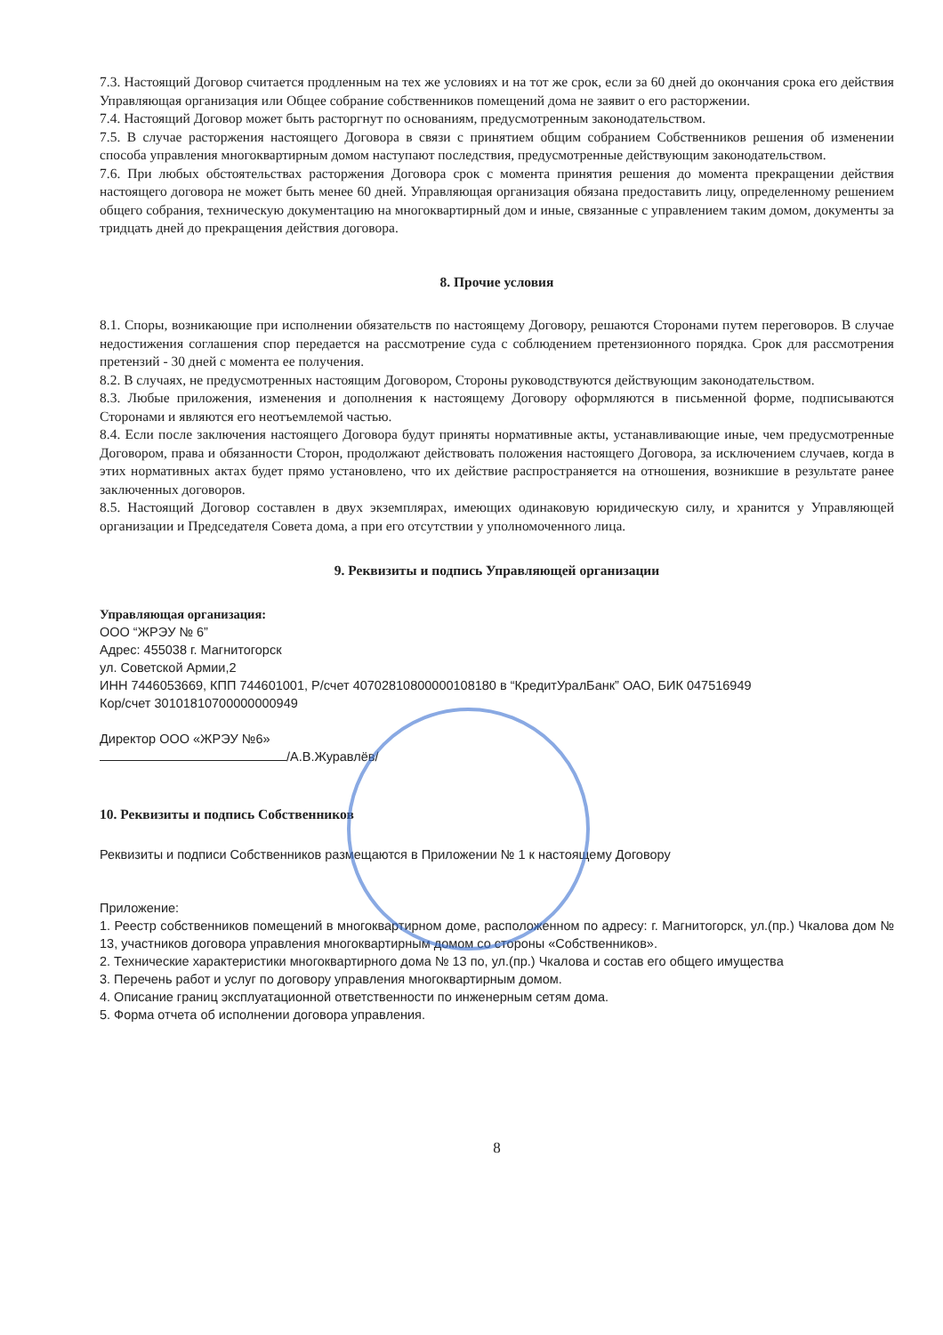7.3. Настоящий Договор считается продленным на тех же условиях и на тот же срок, если за 60 дней до окончания срока его действия Управляющая организация или Общее собрание собственников помещений дома не заявит о его расторжении.
7.4. Настоящий Договор может быть расторгнут по основаниям, предусмотренным законодательством.
7.5. В случае расторжения настоящего Договора в связи с принятием общим собранием Собственников решения об изменении способа управления многоквартирным домом наступают последствия, предусмотренные действующим законодательством.
7.6. При любых обстоятельствах расторжения Договора срок с момента принятия решения до момента прекращении действия настоящего договора не может быть менее 60 дней. Управляющая организация обязана предоставить лицу, определенному решением общего собрания, техническую документацию на многоквартирный дом и иные, связанные с управлением таким домом, документы за тридцать дней до прекращения действия договора.
8. Прочие условия
8.1. Споры, возникающие при исполнении обязательств по настоящему Договору, решаются Сторонами путем переговоров. В случае недостижения соглашения спор передается на рассмотрение суда с соблюдением претензионного порядка. Срок для рассмотрения претензий - 30 дней с момента ее получения.
8.2. В случаях, не предусмотренных настоящим Договором, Стороны руководствуются действующим законодательством.
8.3. Любые приложения, изменения и дополнения к настоящему Договору оформляются в письменной форме, подписываются Сторонами и являются его неотъемлемой частью.
8.4. Если после заключения настоящего Договора будут приняты нормативные акты, устанавливающие иные, чем предусмотренные Договором, права и обязанности Сторон, продолжают действовать положения настоящего Договора, за исключением случаев, когда в этих нормативных актах будет прямо установлено, что их действие распространяется на отношения, возникшие в результате ранее заключенных договоров.
8.5. Настоящий Договор составлен в двух экземплярах, имеющих одинаковую юридическую силу, и хранится у Управляющей организации и Председателя Совета дома, а при его отсутствии у уполномоченного лица.
9. Реквизиты и подпись Управляющей организации
Управляющая организация:
ООО “ЖРЭУ № 6”
Адрес: 455038 г. Магнитогорск
ул. Советской Армии,2
ИНН 7446053669, КПП 744601001, Р/счет 40702810800000108180 в “КредитУралБанк” ОАО, БИК 047516949
Кор/счет 30101810700000000949
Директор ООО «ЖРЭУ №6»
/А.В.Журавлёв/
10. Реквизиты и подпись Собственников
Реквизиты и подписи Собственников размещаются в Приложении № 1 к настоящему Договору
Приложение:
1. Реестр собственников помещений в многоквартирном доме, расположенном по адресу: г. Магнитогорск, ул.(пр.) Чкалова дом № 13, участников договора управления многоквартирным домом со стороны «Собственников».
2. Технические характеристики многоквартирного дома № 13 по, ул.(пр.) Чкалова и состав его общего имущества
3. Перечень работ и услуг по договору управления многоквартирным домом.
4. Описание границ эксплуатационной ответственности по инженерным сетям дома.
5. Форма отчета об исполнении договора управления.
8